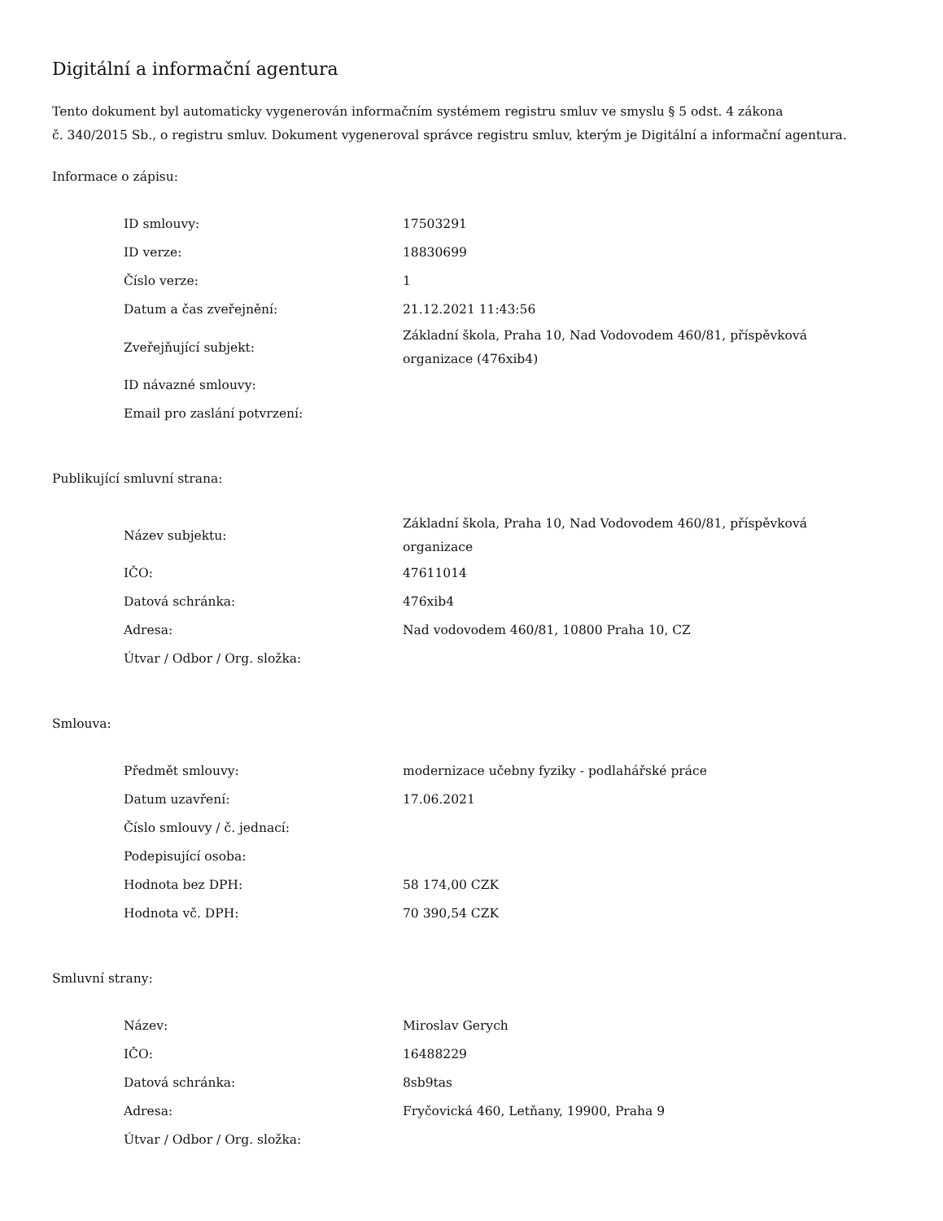Digitální a informační agentura
Tento dokument byl automaticky vygenerován informačním systémem registru smluv ve smyslu § 5 odst. 4 zákona
č. 340/2015 Sb., o registru smluv. Dokument vygeneroval správce registru smluv, kterým je Digitální a informační agentura.
Informace o zápisu:
| ID smlouvy: | 17503291 |
| ID verze: | 18830699 |
| Číslo verze: | 1 |
| Datum a čas zveřejnění: | 21.12.2021 11:43:56 |
| Zveřejňující subjekt: | Základní škola, Praha 10, Nad Vodovodem 460/81, příspěvková organizace (476xib4) |
| ID návazné smlouvy: | |
| Email pro zaslání potvrzení: | |
Publikující smluvní strana:
| Název subjektu: | Základní škola, Praha 10, Nad Vodovodem 460/81, příspěvková organizace |
| IČO: | 47611014 |
| Datová schránka: | 476xib4 |
| Adresa: | Nad vodovodem 460/81, 10800 Praha 10, CZ |
| Útvar / Odbor / Org. složka: | |
Smlouva:
| Předmět smlouvy: | modernizace učebny fyziky - podlahářské práce |
| Datum uzavření: | 17.06.2021 |
| Číslo smlouvy / č. jednací: | |
| Podepisující osoba: | |
| Hodnota bez DPH: | 58 174,00 CZK |
| Hodnota vč. DPH: | 70 390,54 CZK |
Smluvní strany:
| Název: | Miroslav Gerych |
| IČO: | 16488229 |
| Datová schránka: | 8sb9tas |
| Adresa: | Fryčovická 460, Letňany, 19900, Praha 9 |
| Útvar / Odbor / Org. složka: | |